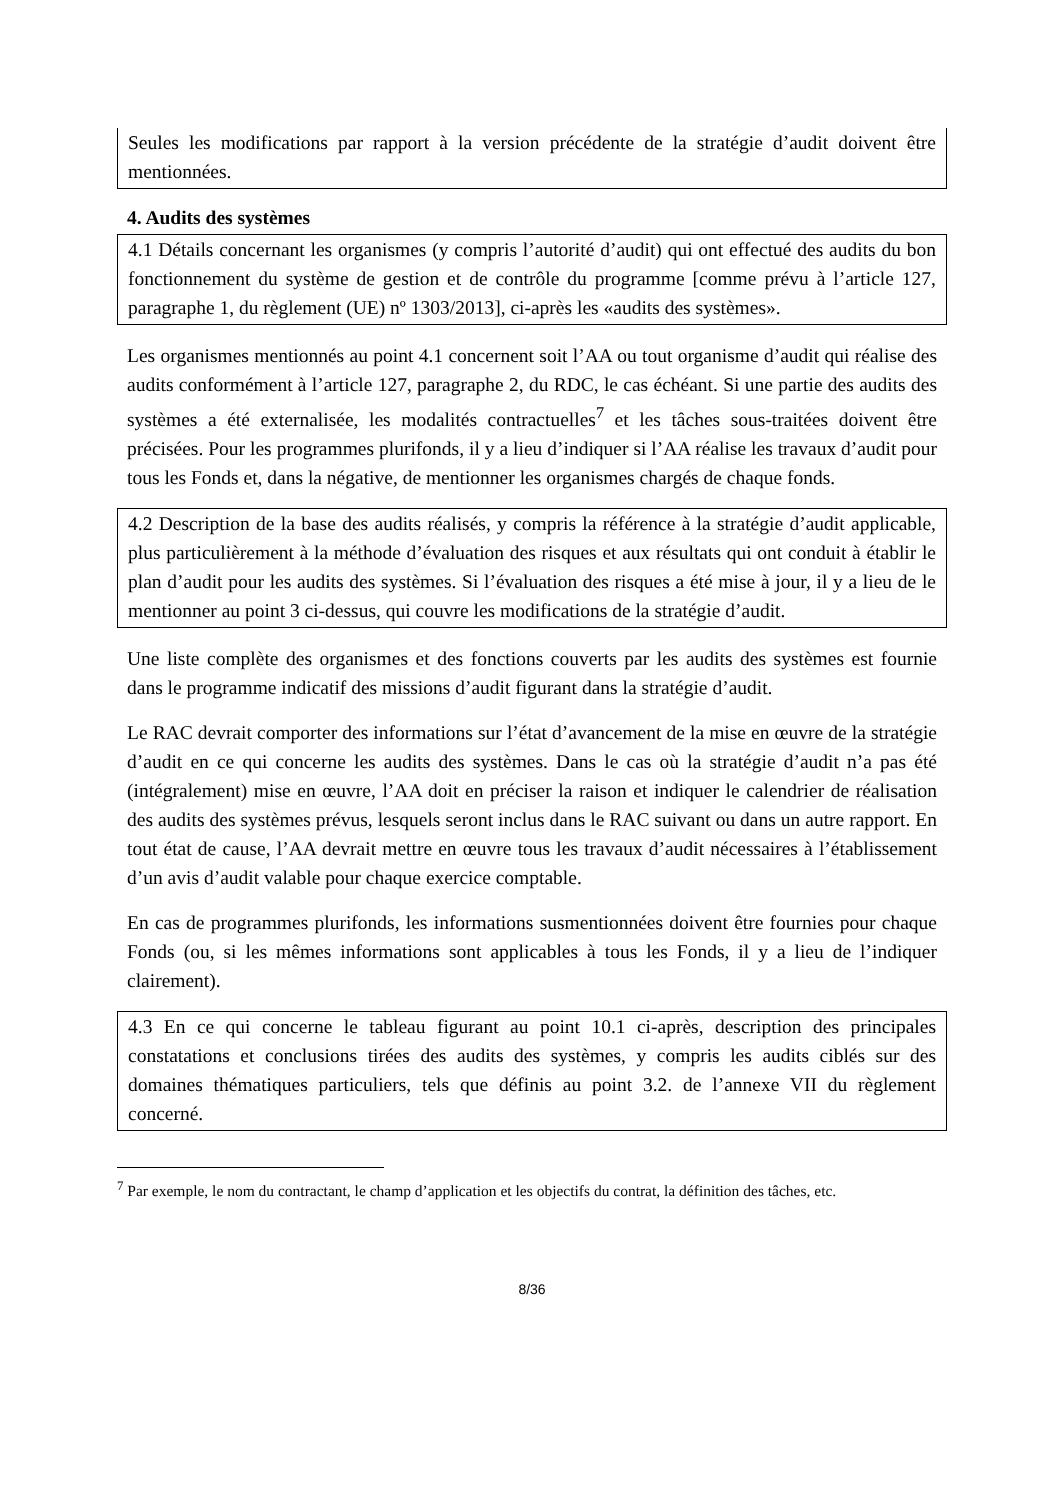Seules les modifications par rapport à la version précédente de la stratégie d’audit doivent être mentionnées.
4. Audits des systèmes
4.1 Détails concernant les organismes (y compris l’autorité d’audit) qui ont effectué des audits du bon fonctionnement du système de gestion et de contrôle du programme [comme prévu à l’article 127, paragraphe 1, du règlement (UE) nº 1303/2013], ci-après les «audits des systèmes».
Les organismes mentionnés au point 4.1 concernent soit l’AA ou tout organisme d’audit qui réalise des audits conformément à l’article 127, paragraphe 2, du RDC, le cas échéant. Si une partie des audits des systèmes a été externalisée, les modalités contractuelles<sup>7</sup> et les tâches sous-traitées doivent être précisées. Pour les programmes plurifonds, il y a lieu d’indiquer si l’AA réalise les travaux d’audit pour tous les Fonds et, dans la négative, de mentionner les organismes chargés de chaque fonds.
4.2 Description de la base des audits réalisés, y compris la référence à la stratégie d’audit applicable, plus particulièrement à la méthode d’évaluation des risques et aux résultats qui ont conduit à établir le plan d’audit pour les audits des systèmes. Si l’évaluation des risques a été mise à jour, il y a lieu de le mentionner au point 3 ci-dessus, qui couvre les modifications de la stratégie d’audit.
Une liste complète des organismes et des fonctions couverts par les audits des systèmes est fournie dans le programme indicatif des missions d’audit figurant dans la stratégie d’audit.
Le RAC devrait comporter des informations sur l’état d’avancement de la mise en œuvre de la stratégie d’audit en ce qui concerne les audits des systèmes. Dans le cas où la stratégie d’audit n’a pas été (intégralement) mise en œuvre, l’AA doit en préciser la raison et indiquer le calendrier de réalisation des audits des systèmes prévus, lesquels seront inclus dans le RAC suivant ou dans un autre rapport. En tout état de cause, l’AA devrait mettre en œuvre tous les travaux d’audit nécessaires à l’établissement d’un avis d’audit valable pour chaque exercice comptable.
En cas de programmes plurifonds, les informations susmentionnées doivent être fournies pour chaque Fonds (ou, si les mêmes informations sont applicables à tous les Fonds, il y a lieu de l’indiquer clairement).
4.3 En ce qui concerne le tableau figurant au point 10.1 ci-après, description des principales constatations et conclusions tirées des audits des systèmes, y compris les audits ciblés sur des domaines thématiques particuliers, tels que définis au point 3.2. de l’annexe VII du règlement concerné.
<sup>7</sup> Par exemple, le nom du contractant, le champ d’application et les objectifs du contrat, la définition des tâches, etc.
8/36